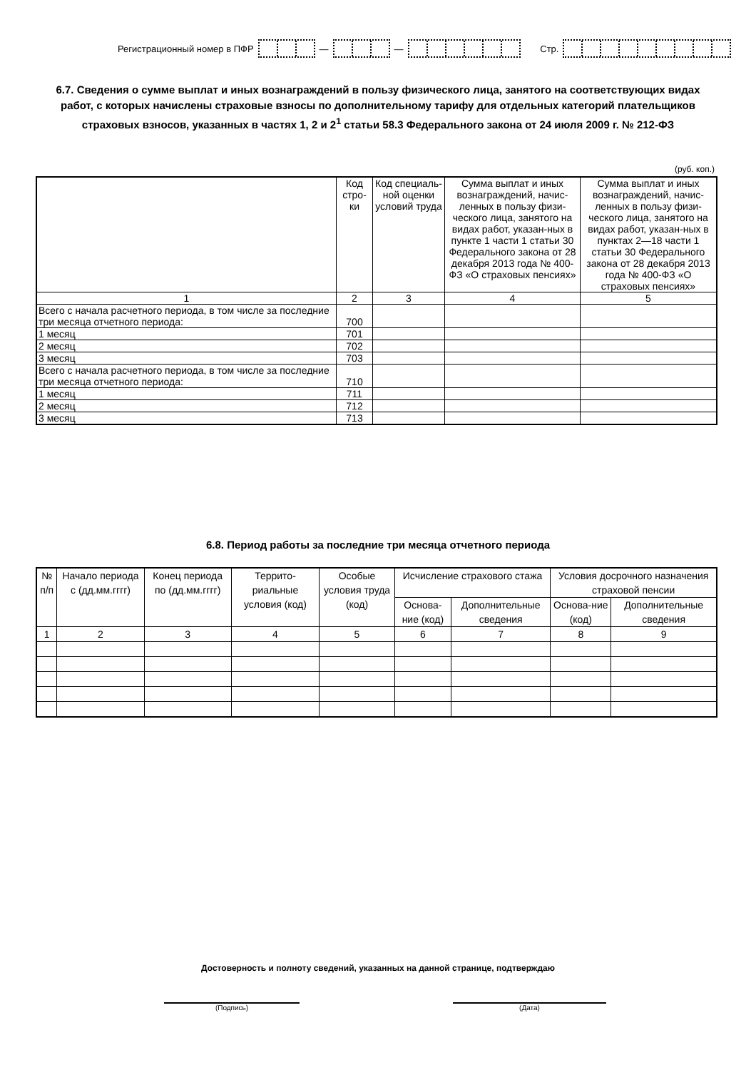Регистрационный номер в ПФР — — Стр.
6.7. Сведения о сумме выплат и иных вознаграждений в пользу физического лица, занятого на соответствующих видах работ, с которых начислены страховые взносы по дополнительному тарифу для отдельных категорий плательщиков страховых взносов, указанных в частях 1, 2 и 2<sup>1</sup> статьи 58.3 Федерального закона от 24 июля 2009 г. № 212-ФЗ
(руб. коп.)
| | Код стро-ки | Код специаль-ной оценки условий труда | Сумма выплат и иных вознаграждений, начис-ленных в пользу физи-ческого лица, занятого на видах работ, указан-ных в пункте 1 части 1 статьи 30 Федерального закона от 28 декабря 2013 года № 400-ФЗ «О страховых пенсиях» | Сумма выплат и иных вознаграждений, начис-ленных в пользу физи-ческого лица, занятого на видах работ, указан-ных в пунктах 2—18 части 1 статьи 30 Федерального закона от 28 декабря 2013 года № 400-ФЗ «О страховых пенсиях» |
| --- | --- | --- | --- | --- |
| 1 | 2 | 3 | 4 | 5 |
| Всего с начала расчетного периода, в том числе за последние три месяца отчетного периода: | 700 | | | |
| 1 месяц | 701 | | | |
| 2 месяц | 702 | | | |
| 3 месяц | 703 | | | |
| Всего с начала расчетного периода, в том числе за последние три месяца отчетного периода: | 710 | | | |
| 1 месяц | 711 | | | |
| 2 месяц | 712 | | | |
| 3 месяц | 713 | | | |
6.8. Период работы за последние три месяца отчетного периода
| № п/п | Начало периода с (дд.мм.гггг) | Конец периода по (дд.мм.гггг) | Террито-риальные условия (код) | Особые условия труда (код) | Исчисление страхового стажа | | Условия досрочного назначения страховой пенсии | |
| --- | --- | --- | --- | --- | --- | --- | --- | --- |
| | | | | | Основа-ние (код) | Дополнительные сведения | Основа-ние (код) | Дополнительные сведения |
| 1 | 2 | 3 | 4 | 5 | 6 | 7 | 8 | 9 |
Достоверность и полноту сведений, указанных на данной странице, подтверждаю
(Подпись) (Дата)